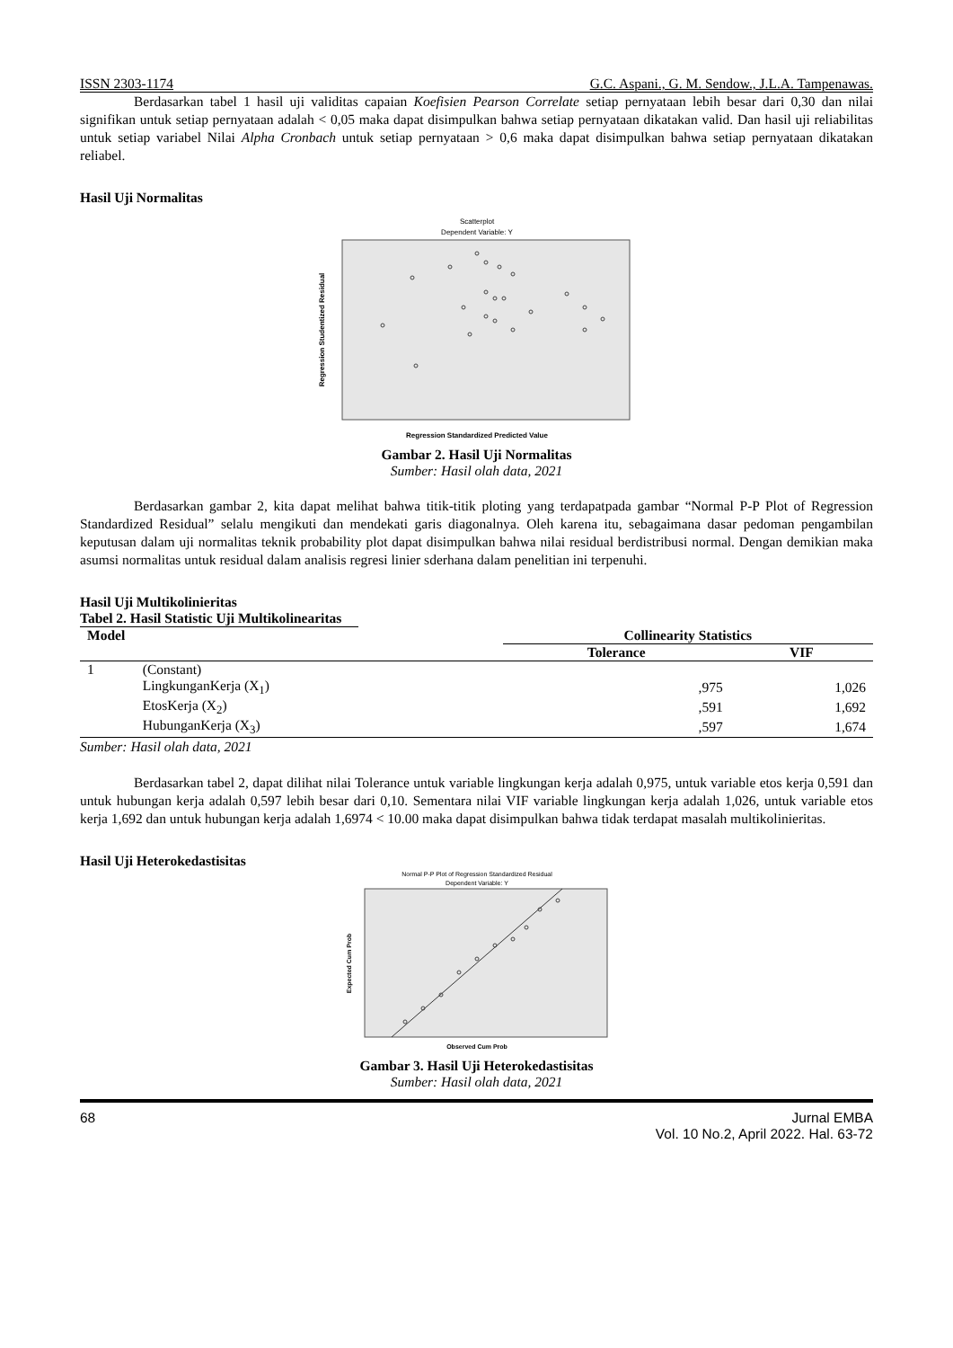ISSN 2303-1174 G.C. Aspani., G. M. Sendow., J.L.A. Tampenawas.
Berdasarkan tabel 1 hasil uji validitas capaian Koefisien Pearson Correlate setiap pernyataan lebih besar dari 0,30 dan nilai signifikan untuk setiap pernyataan adalah < 0,05 maka dapat disimpulkan bahwa setiap pernyataan dikatakan valid. Dan hasil uji reliabilitas untuk setiap variabel Nilai Alpha Cronbach untuk setiap pernyataan > 0,6 maka dapat disimpulkan bahwa setiap pernyataan dikatakan reliabel.
Hasil Uji Normalitas
Scatterplot
Dependent Variable: Y
Regression Standardized Predicted Value
Regression Studentized Residual
Gambar 2. Hasil Uji Normalitas
Sumber: Hasil olah data, 2021
Berdasarkan gambar 2, kita dapat melihat bahwa titik-titik ploting yang terdapatpada gambar “Normal P-P Plot of Regression Standardized Residual” selalu mengikuti dan mendekati garis diagonalnya. Oleh karena itu, sebagaimana dasar pedoman pengambilan keputusan dalam uji normalitas teknik probability plot dapat disimpulkan bahwa nilai residual berdistribusi normal. Dengan demikian maka asumsi normalitas untuk residual dalam analisis regresi linier sderhana dalam penelitian ini terpenuhi.
Hasil Uji Multikolinieritas
Tabel 2. Hasil Statistic Uji Multikolinearitas
| Model | | Collinearity Statistics | |
| --- | --- | --- | --- |
| | | Tolerance | VIF |
| 1 | (Constant) | | |
| | LingkunganKerja (X<sub>1</sub>) | ,975 | 1,026 |
| | EtosKerja (X<sub>2</sub>) | ,591 | 1,692 |
| | HubunganKerja (X<sub>3</sub>) | ,597 | 1,674 |
Sumber: Hasil olah data, 2021
Berdasarkan tabel 2, dapat dilihat nilai Tolerance untuk variable lingkungan kerja adalah 0,975, untuk variable etos kerja 0,591 dan untuk hubungan kerja adalah 0,597 lebih besar dari 0,10. Sementara nilai VIF variable lingkungan kerja adalah 1,026, untuk variable etos kerja 1,692 dan untuk hubungan kerja adalah 1,6974 < 10.00 maka dapat disimpulkan bahwa tidak terdapat masalah multikolinieritas.
Hasil Uji Heterokedastisitas
Normal P-P Plot of Regression Standardized Residual
Dependent Variable: Y
Observed Cum Prob
Expected Cum Prob
Gambar 3. Hasil Uji Heterokedastisitas
Sumber: Hasil olah data, 2021
68 Jurnal EMBA
Vol. 10 No.2, April 2022. Hal. 63-72